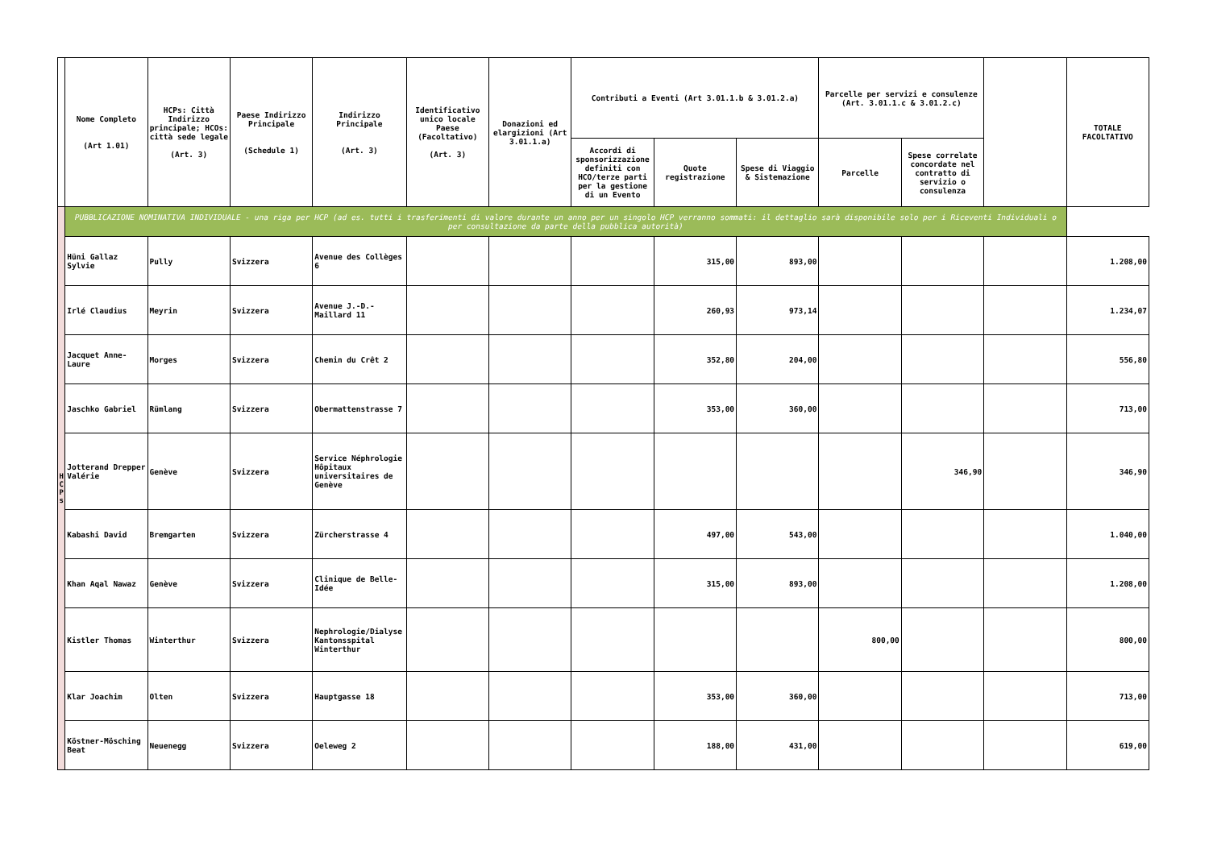| | Nome Completo (Art 1.01) | HCPs: Città Indirizzo principale; HCOs: città sede legale (Art. 3) | Paese Indirizzo Principale (Schedule 1) | Indirizzo Principale (Art. 3) | Identificativo unico locale Paese (Facoltativo) (Art. 3) | Donazioni ed elargizioni (Art 3.01.1.a) | Contributi a Eventi (Art 3.01.1.b & 3.01.2.a) | | | Parcelle per servizi e consulenze (Art. 3.01.1.c & 3.01.2.c) | | | TOTALE FACOLTATIVO |
| --- | --- | --- | --- | --- | --- | --- | --- | --- | --- | --- | --- | --- | --- |
| | | | | | | | Accordi di sponsorizzazione definiti con HCO/terze parti per la gestione di un Evento | Quote registrazione | Spese di Viaggio & Sistemazione | Parcelle | Spese correlate concordate nel contratto di servizio o consulenza | | |
| H C P s | PUBBLICAZIONE NOMINATIVA INDIVIDUALE - una riga per HCP (ad es. tutti i trasferimenti di valore durante un anno per un singolo HCP verranno sommati: il dettaglio sarà disponibile solo per i Riceventi Individuali o per consultazione da parte della pubblica autorità) | | | | | | | | | | | | |
| | Hüni Gallaz Sylvie | Pully | Svizzera | Avenue des Collèges 6 | | | | 315,00 | 893,00 | | | | 1.208,00 |
| | Irlé Claudius | Meyrin | Svizzera | Avenue J.-D.-Maillard 11 | | | | 260,93 | 973,14 | | | | 1.234,07 |
| | Jacquet Anne-Laure | Morges | Svizzera | Chemin du Crêt 2 | | | | 352,80 | 204,00 | | | | 556,80 |
| | Jaschko Gabriel | Rümlang | Svizzera | Obermattenstrasse 7 | | | | 353,00 | 360,00 | | | | 713,00 |
| | Jotterand Drepper Valérie | Genève | Svizzera | Service Néphrologie Hôpitaux universitaires de Genève | | | | | | | 346,90 | | 346,90 |
| | Kabashi David | Bremgarten | Svizzera | Zürcherstrasse 4 | | | | 497,00 | 543,00 | | | | 1.040,00 |
| | Khan Aqal Nawaz | Genève | Svizzera | Clinique de Belle-Idée | | | | 315,00 | 893,00 | | | | 1.208,00 |
| | Kistler Thomas | Winterthur | Svizzera | Nephrologie/Dialyse Kantonsspital Winterthur | | | | | | 800,00 | | | 800,00 |
| | Klar Joachim | Olten | Svizzera | Hauptgasse 18 | | | | 353,00 | 360,00 | | | | 713,00 |
| | Köstner-Mösching Beat | Neuenegg | Svizzera | Oeleweg 2 | | | | 188,00 | 431,00 | | | | 619,00 |